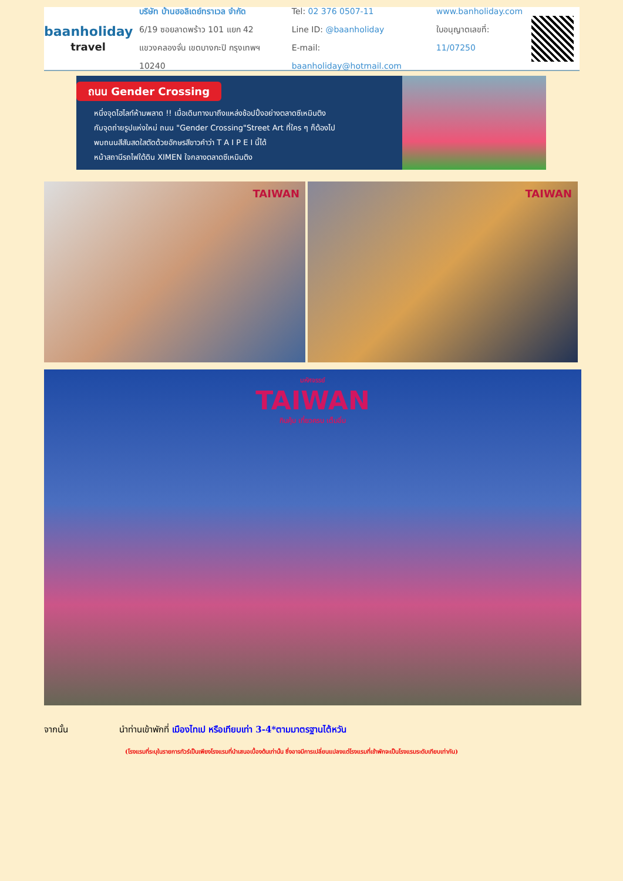baanholiday
travel
บริษัท บ้านฮอลิเดย์ทราเวล จำกัด
6/19 ซอยลาดพร้าว 101 แยก 42
แขวงคลองจั่น เขตบางกะปิ กรุงเทพฯ 10240
Tel: 02 376 0507-11
Line ID: @baanholiday
E-mail: baanholiday@hotmail.com
www.banholiday.com
ใบอนุญาตเลขที่: 11/07250
ถนน Gender Crossing
หนึ่งจุดไฮไลท์ห้ามพลาด !! เมื่อเดินทางมาถึงแหล่งช้อปปิ้งอย่างตลาดซีเหมินติง
กับจุดถ่ายรูปแห่งใหม่ ถนน "Gender Crossing"Street Art ที่ใคร ๆ ก็ต้องไป
พบถนนสีสันสดใสตัดด้วยอักษรสีขาวคำว่า T A I P E I นี้ได้
หน้าสถานีรถไฟใต้ดิน XIMEN ใจกลางตลาดซีเหมินติง
TAIWAN TAIWAN
มหัศจรรย์
TAIWAN
กินคุ้ม เที่ยวครบ เต็มอิ่ม
จากนั้น นำท่านเข้าพักที่ เมืองไทเป หรือเทียบเท่า 3-4*ตามมาตรฐานไต้หวัน
(โรงแรมที่ระบุในรายการทัวร์เป็นเพียงโรงแรมที่นำเสนอเบื้องต้นเท่านั้น ซึ่งอาจมีการเปลี่ยนแปลงแต่โรงแรมที่เข้าพักจะเป็นโรงแรมระดับเทียบเท่ากัน)